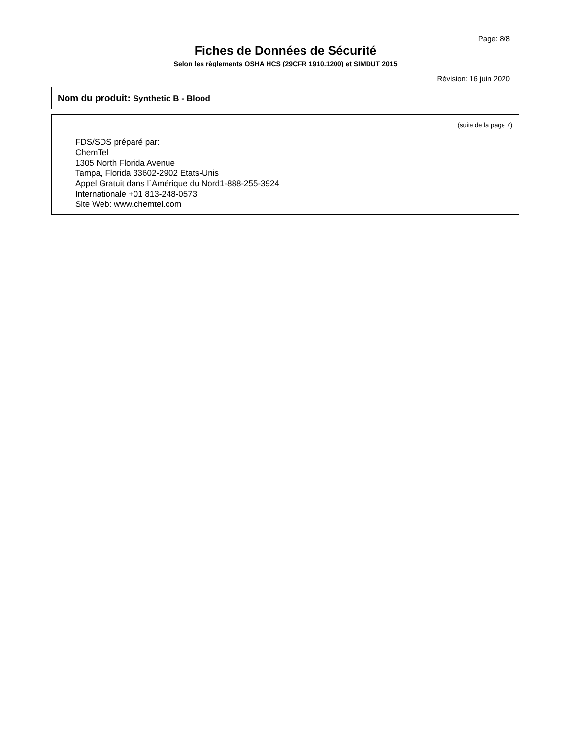Page: 8/8
Fiches de Données de Sécurité
Selon les règlements OSHA HCS (29CFR 1910.1200) et SIMDUT 2015
Révision: 16 juin 2020
Nom du produit: Synthetic B - Blood
(suite de la page 7)
FDS/SDS préparé par:
ChemTel
1305 North Florida Avenue
Tampa, Florida 33602-2902 Etats-Unis
Appel Gratuit dans l´Amérique du Nord1-888-255-3924
Internationale +01 813-248-0573
Site Web: www.chemtel.com